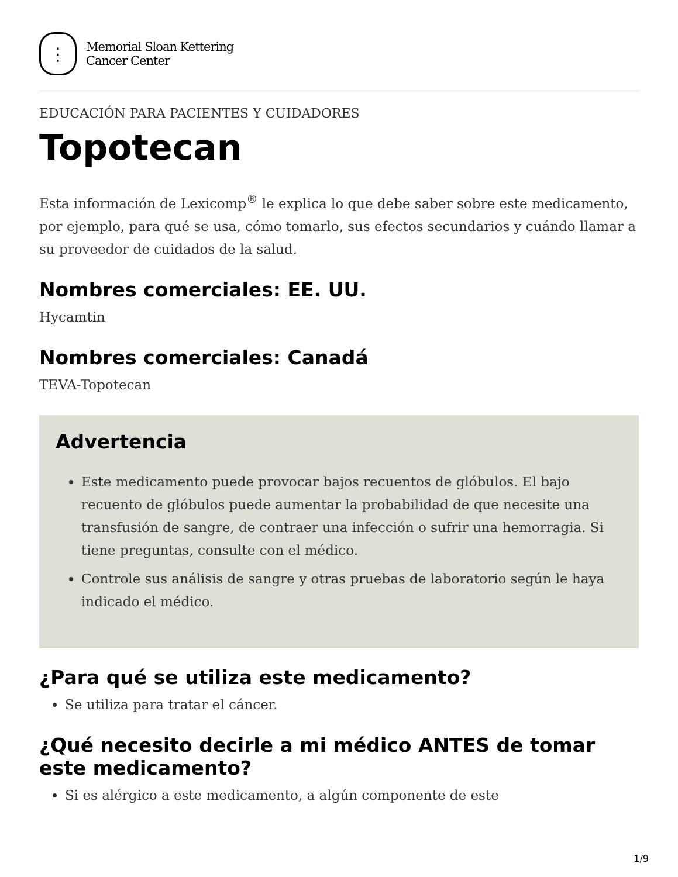⋮
Memorial Sloan Kettering
Cancer Center
EDUCACIÓN PARA PACIENTES Y CUIDADORES
Topotecan
Esta información de Lexicomp<sup>®</sup> le explica lo que debe saber sobre este medicamento, por ejemplo, para qué se usa, cómo tomarlo, sus efectos secundarios y cuándo llamar a su proveedor de cuidados de la salud.
Nombres comerciales: EE. UU.
Hycamtin
Nombres comerciales: Canadá
TEVA-Topotecan
Advertencia
Este medicamento puede provocar bajos recuentos de glóbulos. El bajo recuento de glóbulos puede aumentar la probabilidad de que necesite una transfusión de sangre, de contraer una infección o sufrir una hemorragia. Si tiene preguntas, consulte con el médico.
Controle sus análisis de sangre y otras pruebas de laboratorio según le haya indicado el médico.
¿Para qué se utiliza este medicamento?
Se utiliza para tratar el cáncer.
¿Qué necesito decirle a mi médico ANTES de tomar este medicamento?
Si es alérgico a este medicamento, a algún componente de este
1/9